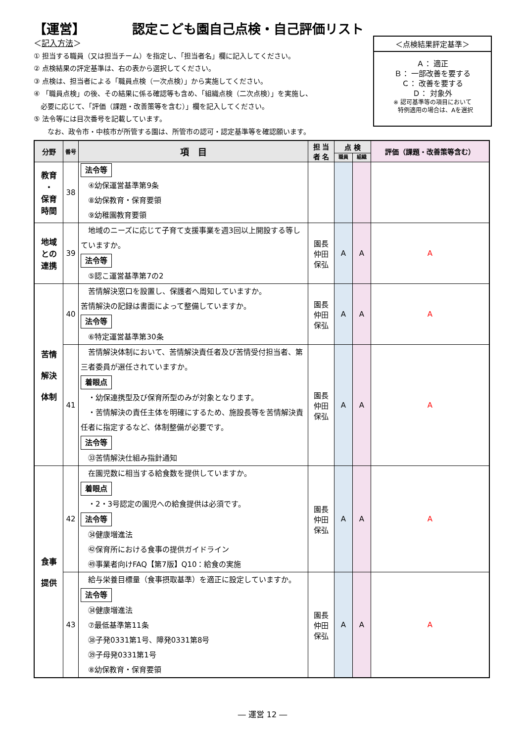【運営】 認定こども園自己点検・自己評価リスト
＜記入方法＞
① 担当する職員（又は担当チーム）を指定し、「担当者名」欄に記入してください。
② 点検結果の評定基準は、右の表から選択してください。
③ 点検は、担当者による「職員点検（一次点検）」から実施してください。
④ 「職員点検」の後、その結果に係る確認等も含め、「組織点検（二次点検）」を実施し、
　必要に応じて、「評価（課題・改善策等を含む）」欄を記入してください。
⑤ 法令等には目次番号を記載しています。
　　なお、政令市・中核市が所管する園は、所管市の認可・認定基準等を確認願います。
＜点検結果評定基準＞
Ａ： 適正
Ｂ： 一部改善を要する
Ｃ： 改善を要する
Ｄ： 対象外
※ 認可基準等の項目において
　特例適用の場合は、Aを選択
| 分野 | 番号 | 項 目 | 担 当 者 名 | 点 検 | | 評価（課題・改善策等含む） |
| --- | --- | --- | --- | --- | --- | --- |
| | | | | 職員 | 組織 | |
| 教育 ・ 保育 時間 | 38 | 法令等 ④幼保運営基準第9条 ⑧幼保教育・保育要領 ⑨幼稚園教育要領 | | | | |
| 地域 との 連携 | 39 | 地域のニーズに応じて子育て支援事業を週3回以上開設する等していますか。 法令等 ⑤認こ運営基準第7の2 | 園長 仲田 保弘 | A | A | A |
| 苦情 解決 体制 | 40 | 苦情解決窓口を設置し、保護者へ周知していますか。 苦情解決の記録は書面によって整備していますか。 法令等 ⑥特定運営基準第30条 | 園長 仲田 保弘 | A | A | A |
| | 41 | 苦情解決体制において、苦情解決責任者及び苦情受付担当者、第三者委員が選任されていますか。 着眼点 ・幼保連携型及び保育所型のみが対象となります。 ・苦情解決の責任主体を明確にするため、施設長等を苦情解決責任者に指定するなど、体制整備が必要です。 法令等 ㉝苦情解決仕組み指針通知 | 園長 仲田 保弘 | A | A | A |
| 食事 提供 | 42 | 在園児数に相当する給食数を提供していますか。 着眼点 ・2・3号認定の園児への給食提供は必須です。 法令等 ㉞健康増進法 ㊷保育所における食事の提供ガイドライン ㊾事業者向けFAQ【第7版】Q10：給食の実施 | 園長 仲田 保弘 | A | A | A |
| | 43 | 給与栄養目標量（食事摂取基準）を適正に設定していますか。 法令等 ㉞健康増進法 ⑦最低基準第11条 ㊳子発0331第1号、障発0331第8号 ㊴子母発0331第1号 ⑧幼保教育・保育要領 | 園長 仲田 保弘 | A | A | A |
― 運営 12 ―